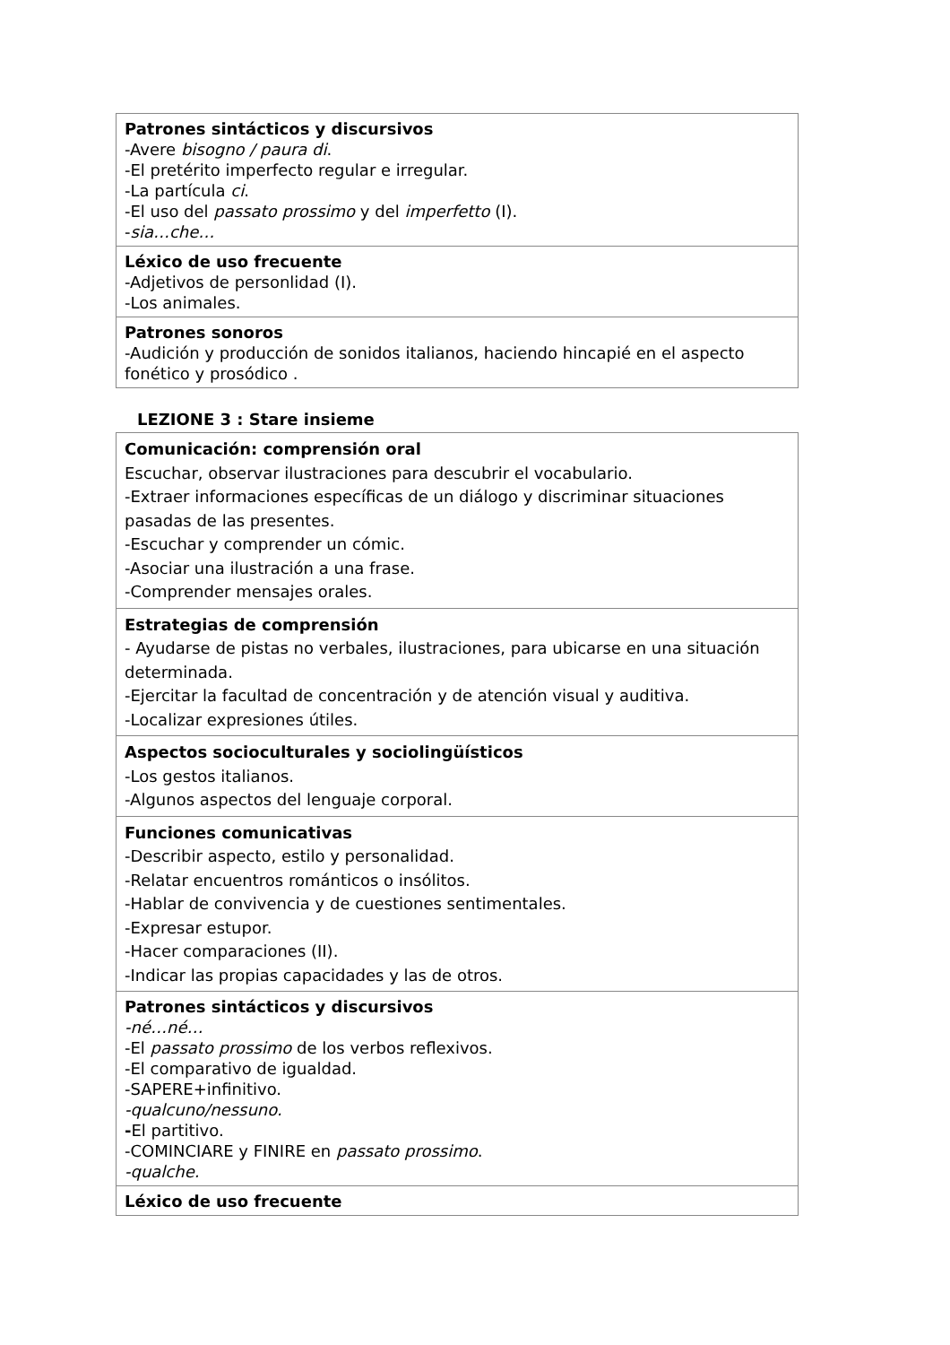| Patrones sintácticos y discursivos -Avere bisogno / paura di . -El pretérito imperfecto regular e irregular. -La partícula ci . -El uso del passato prossimo y del imperfetto (I). - sia…che… |
| Léxico de uso frecuente -Adjetivos de personlidad (I). -Los animales. |
| Patrones sonoros -Audición y producción de sonidos italianos, haciendo hincapié en el aspecto fonético y prosódico . |
LEZIONE 3 : Stare insieme
| Comunicación: comprensión oral Escuchar, observar ilustraciones para descubrir el vocabulario. -Extraer informaciones específicas de un diálogo y discriminar situaciones pasadas de las presentes. -Escuchar y comprender un cómic. -Asociar una ilustración a una frase. -Comprender mensajes orales. |
| Estrategias de comprensión - Ayudarse de pistas no verbales, ilustraciones, para ubicarse en una situación determinada. -Ejercitar la facultad de concentración y de atención visual y auditiva. -Localizar expresiones útiles. |
| Aspectos socioculturales y sociolingüísticos -Los gestos italianos. -Algunos aspectos del lenguaje corporal. |
| Funciones comunicativas -Describir aspecto, estilo y personalidad. -Relatar encuentros románticos o insólitos. -Hablar de convivencia y de cuestiones sentimentales. -Expresar estupor. -Hacer comparaciones (II). -Indicar las propias capacidades y las de otros. |
| Patrones sintácticos y discursivos -né…né… -El passato prossimo de los verbos reflexivos. -El comparativo de igualdad. -SAPERE+infinitivo. -qualcuno/nessuno. - El partitivo. -COMINCIARE y FINIRE en passato prossimo . -qualche. |
| Léxico de uso frecuente |